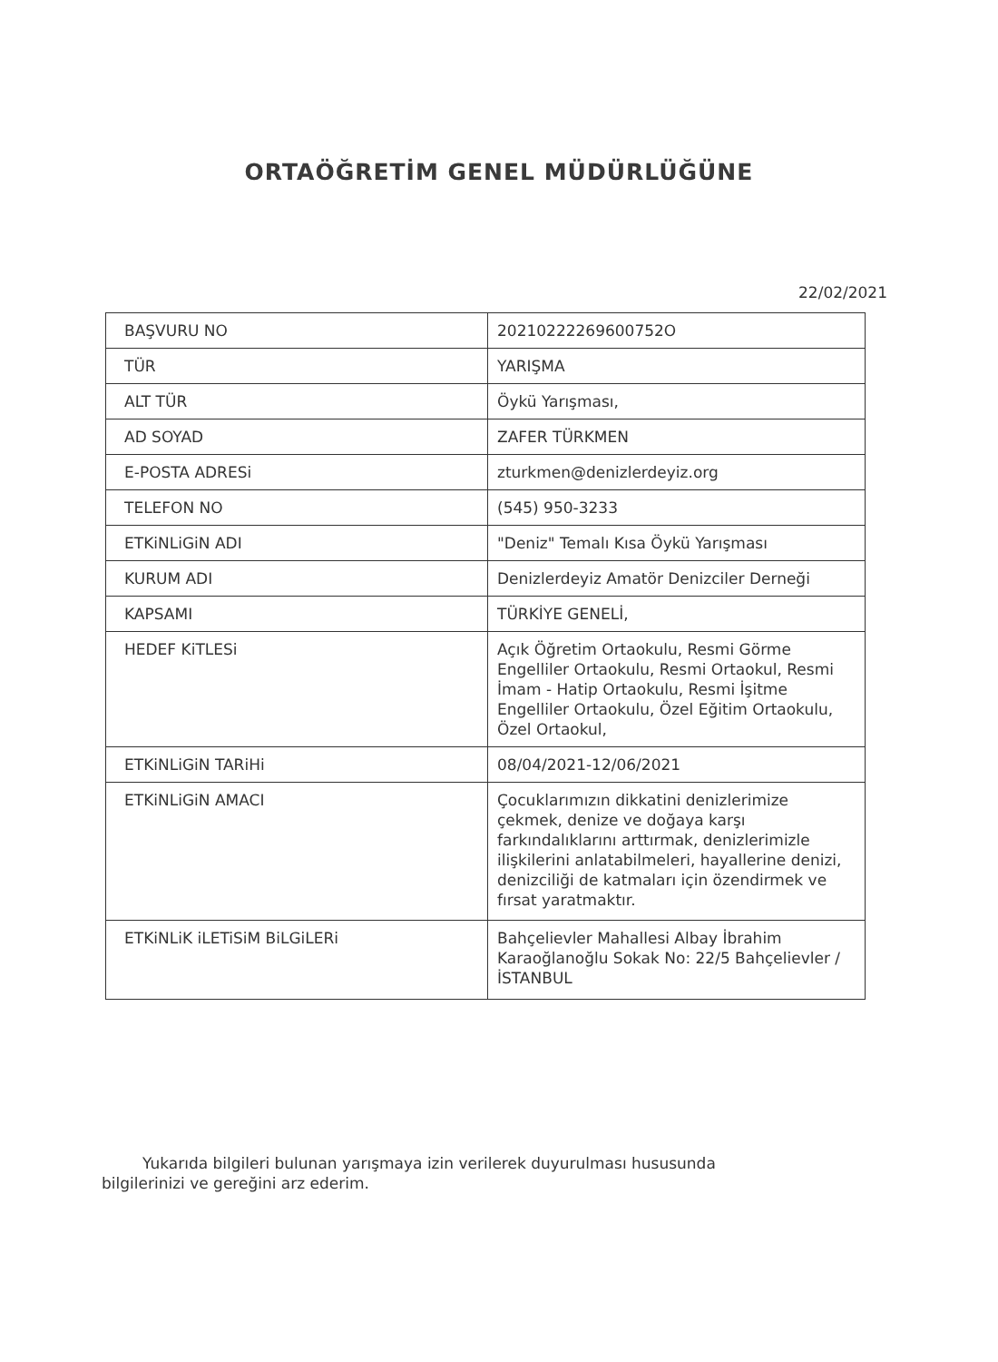ORTAÖĞRETİM GENEL MÜDÜRLÜĞÜNE
22/02/2021
| BAŞVURU NO | 20210222269600752O |
| TÜR | YARIŞMA |
| ALT TÜR | Öykü Yarışması, |
| AD SOYAD | ZAFER TÜRKMEN |
| E-POSTA ADRESi | zturkmen@denizlerdeyiz.org |
| TELEFON NO | (545) 950-3233 |
| ETKiNLiGiN ADI | "Deniz" Temalı Kısa Öykü Yarışması |
| KURUM ADI | Denizlerdeyiz Amatör Denizciler Derneği |
| KAPSAMI | TÜRKİYE GENELİ, |
| HEDEF KiTLESi | Açık Öğretim Ortaokulu, Resmi Görme Engelliler Ortaokulu, Resmi Ortaokul, Resmi İmam - Hatip Ortaokulu, Resmi İşitme Engelliler Ortaokulu, Özel Eğitim Ortaokulu, Özel Ortaokul, |
| ETKiNLiGiN TARiHi | 08/04/2021-12/06/2021 |
| ETKiNLiGiN AMACI | Çocuklarımızın dikkatini denizlerimize çekmek, denize ve doğaya karşı farkındalıklarını arttırmak, denizlerimizle ilişkilerini anlatabilmeleri, hayallerine denizi, denizciliği de katmaları için özendirmek ve fırsat yaratmaktır. |
| ETKiNLiK iLETiSiM BiLGiLERi | Bahçelievler Mahallesi Albay İbrahim Karaoğlanoğlu Sokak No: 22/5 Bahçelievler /İSTANBUL |
Yukarıda bilgileri bulunan yarışmaya izin verilerek duyurulması hususunda bilgilerinizi ve gereğini arz ederim.